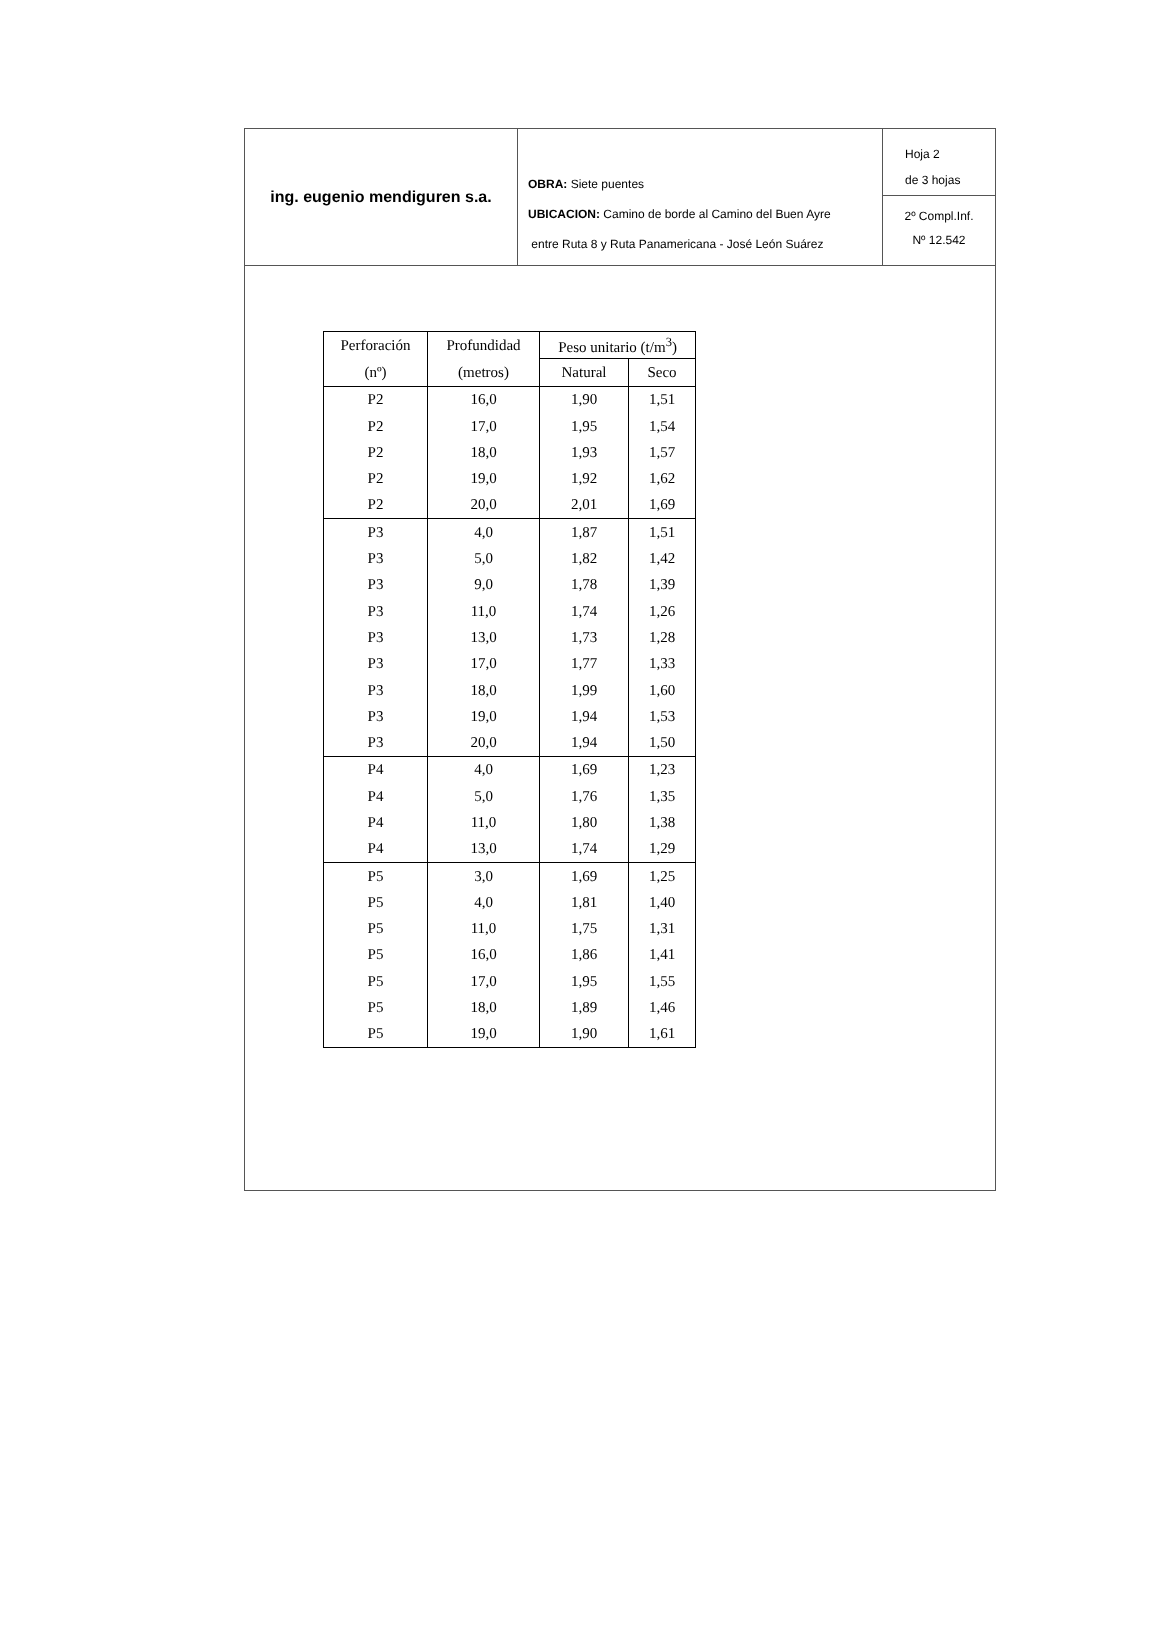ing. eugenio mendiguren s.a.
OBRA: Siete puentes
UBICACION: Camino de borde al Camino del Buen Ayre
entre Ruta 8 y Ruta Panamericana - José León Suárez
Hoja 2
de 3 hojas
2º Compl.Inf.
Nº 12.542
| Perforación | Profundidad | Peso unitario (t/m<sup>3</sup>) | |
| --- | --- | --- | --- |
| (nº) | (metros) | Natural | Seco |
| P2 | 16,0 | 1,90 | 1,51 |
| P2 | 17,0 | 1,95 | 1,54 |
| P2 | 18,0 | 1,93 | 1,57 |
| P2 | 19,0 | 1,92 | 1,62 |
| P2 | 20,0 | 2,01 | 1,69 |
| P3 | 4,0 | 1,87 | 1,51 |
| P3 | 5,0 | 1,82 | 1,42 |
| P3 | 9,0 | 1,78 | 1,39 |
| P3 | 11,0 | 1,74 | 1,26 |
| P3 | 13,0 | 1,73 | 1,28 |
| P3 | 17,0 | 1,77 | 1,33 |
| P3 | 18,0 | 1,99 | 1,60 |
| P3 | 19,0 | 1,94 | 1,53 |
| P3 | 20,0 | 1,94 | 1,50 |
| P4 | 4,0 | 1,69 | 1,23 |
| P4 | 5,0 | 1,76 | 1,35 |
| P4 | 11,0 | 1,80 | 1,38 |
| P4 | 13,0 | 1,74 | 1,29 |
| P5 | 3,0 | 1,69 | 1,25 |
| P5 | 4,0 | 1,81 | 1,40 |
| P5 | 11,0 | 1,75 | 1,31 |
| P5 | 16,0 | 1,86 | 1,41 |
| P5 | 17,0 | 1,95 | 1,55 |
| P5 | 18,0 | 1,89 | 1,46 |
| P5 | 19,0 | 1,90 | 1,61 |